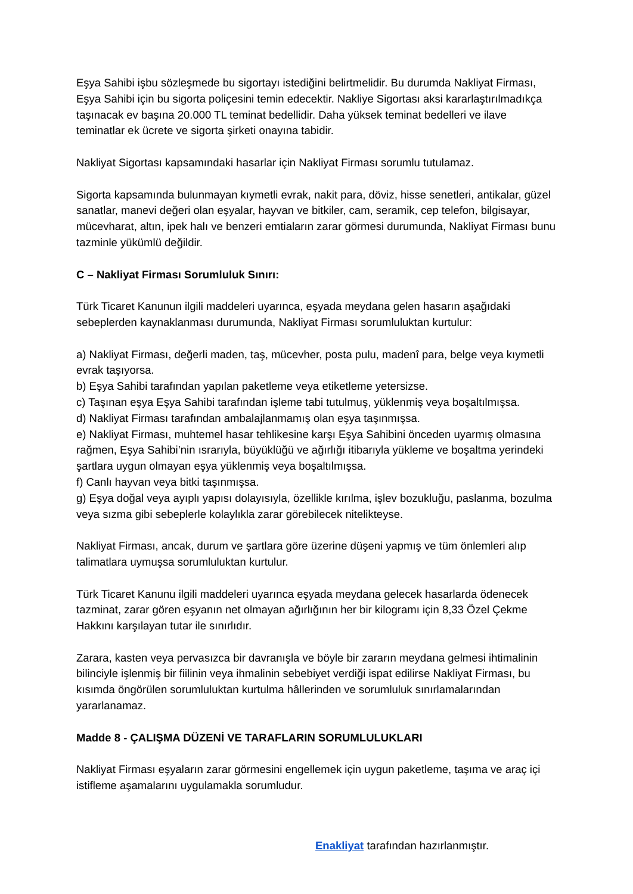Eşya Sahibi işbu sözleşmede bu sigortayı istediğini belirtmelidir. Bu durumda Nakliyat Firması, Eşya Sahibi için bu sigorta poliçesini temin edecektir. Nakliye Sigortası aksi kararlaştırılmadıkça taşınacak ev başına 20.000 TL teminat bedellidir. Daha yüksek teminat bedelleri ve ilave teminatlar ek ücrete ve sigorta şirketi onayına tabidir.
Nakliyat Sigortası kapsamındaki hasarlar için Nakliyat Firması sorumlu tutulamaz.
Sigorta kapsamında bulunmayan kıymetli evrak, nakit para, döviz, hisse senetleri, antikalar, güzel sanatlar, manevi değeri olan eşyalar, hayvan ve bitkiler, cam, seramik, cep telefon, bilgisayar, mücevharat, altın, ipek halı ve benzeri emtiaların zarar görmesi durumunda, Nakliyat Firması bunu tazminle yükümlü değildir.
C – Nakliyat Firması Sorumluluk Sınırı:
Türk Ticaret Kanunun ilgili maddeleri uyarınca, eşyada meydana gelen hasarın aşağıdaki sebeplerden kaynaklanması durumunda, Nakliyat Firması sorumluluktan kurtulur:
a) Nakliyat Firması, değerli maden, taş, mücevher, posta pulu, madenî para, belge veya kıymetli evrak taşıyorsa.
b) Eşya Sahibi tarafından yapılan paketleme veya etiketleme yetersizse.
c) Taşınan eşya Eşya Sahibi tarafından işleme tabi tutulmuş, yüklenmiş veya boşaltılmışsa.
d) Nakliyat Firması tarafından ambalajlanmamış olan eşya taşınmışsa.
e) Nakliyat Firması, muhtemel hasar tehlikesine karşı Eşya Sahibini önceden uyarmış olmasına rağmen, Eşya Sahibi’nin ısrarıyla, büyüklüğü ve ağırlığı itibarıyla yükleme ve boşaltma yerindeki şartlara uygun olmayan eşya yüklenmiş veya boşaltılmışsa.
f) Canlı hayvan veya bitki taşınmışsa.
g) Eşya doğal veya ayıplı yapısı dolayısıyla, özellikle kırılma, işlev bozukluğu, paslanma, bozulma veya sızma gibi sebeplerle kolaylıkla zarar görebilecek nitelikteyse.
Nakliyat Firması, ancak, durum ve şartlara göre üzerine düşeni yapmış ve tüm önlemleri alıp talimatlara uymuşsa sorumluluktan kurtulur.
Türk Ticaret Kanunu ilgili maddeleri uyarınca eşyada meydana gelecek hasarlarda ödenecek tazminat, zarar gören eşyanın net olmayan ağırlığının her bir kilogramı için 8,33 Özel Çekme Hakkını karşılayan tutar ile sınırlıdır.
Zarara, kasten veya pervasızca bir davranışla ve böyle bir zararın meydana gelmesi ihtimalinin bilinciyle işlenmiş bir fiilinin veya ihmalinin sebebiyet verdiği ispat edilirse Nakliyat Firması, bu kısımda öngörülen sorumluluktan kurtulma hâllerinden ve sorumluluk sınırlamalarından yararlanamaz.
Madde 8 - ÇALIŞMA DÜZENİ VE TARAFLARIN SORUMLULUKLARI
Nakliyat Firması eşyaların zarar görmesini engellemek için uygun paketleme, taşıma ve araç içi istifleme aşamalarını uygulamakla sorumludur.
Enakliyat tarafından hazırlanmıştır.